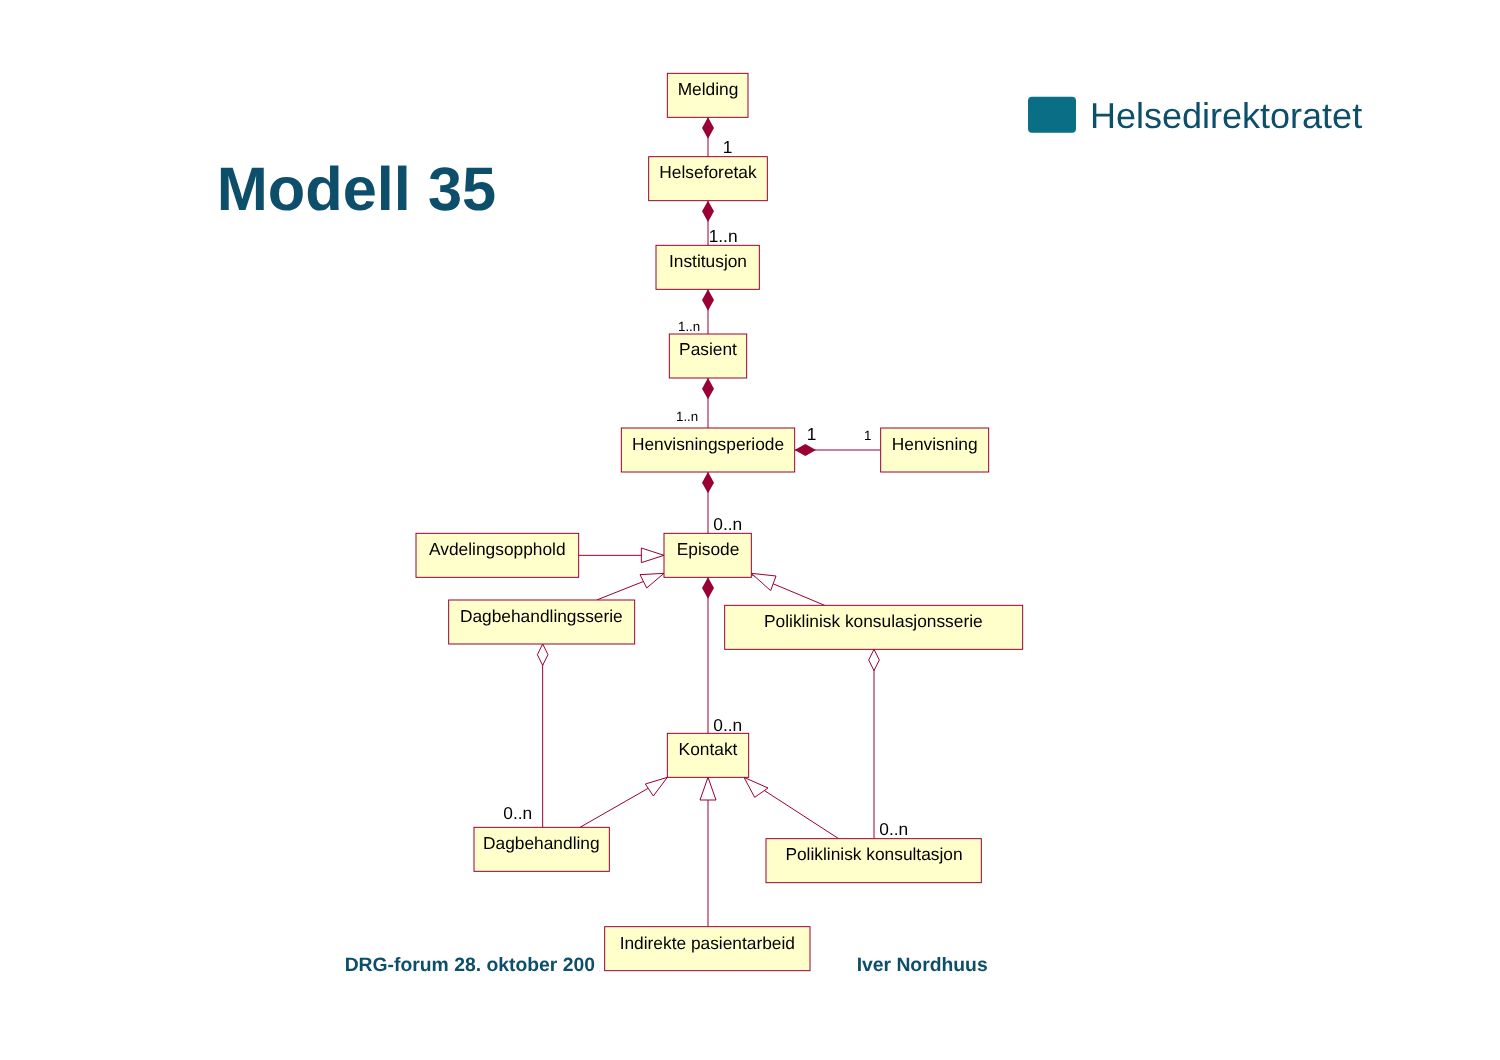Helsedirektoratet
Modell 35
Melding
1
Helseforetak
1..n
Institusjon
1..n
Pasient
1..n
Henvisningsperiode
1
1
Henvisning
0..n
Avdelingsopphold
Episode
Dagbehandlingsserie
Poliklinisk konsulasjonsserie
0..n
Kontakt
0..n
Dagbehandling
0..n
Poliklinisk konsultasjon
DRG-forum 28. oktober 200
Indirekte pasientarbeid
Iver Nordhuus